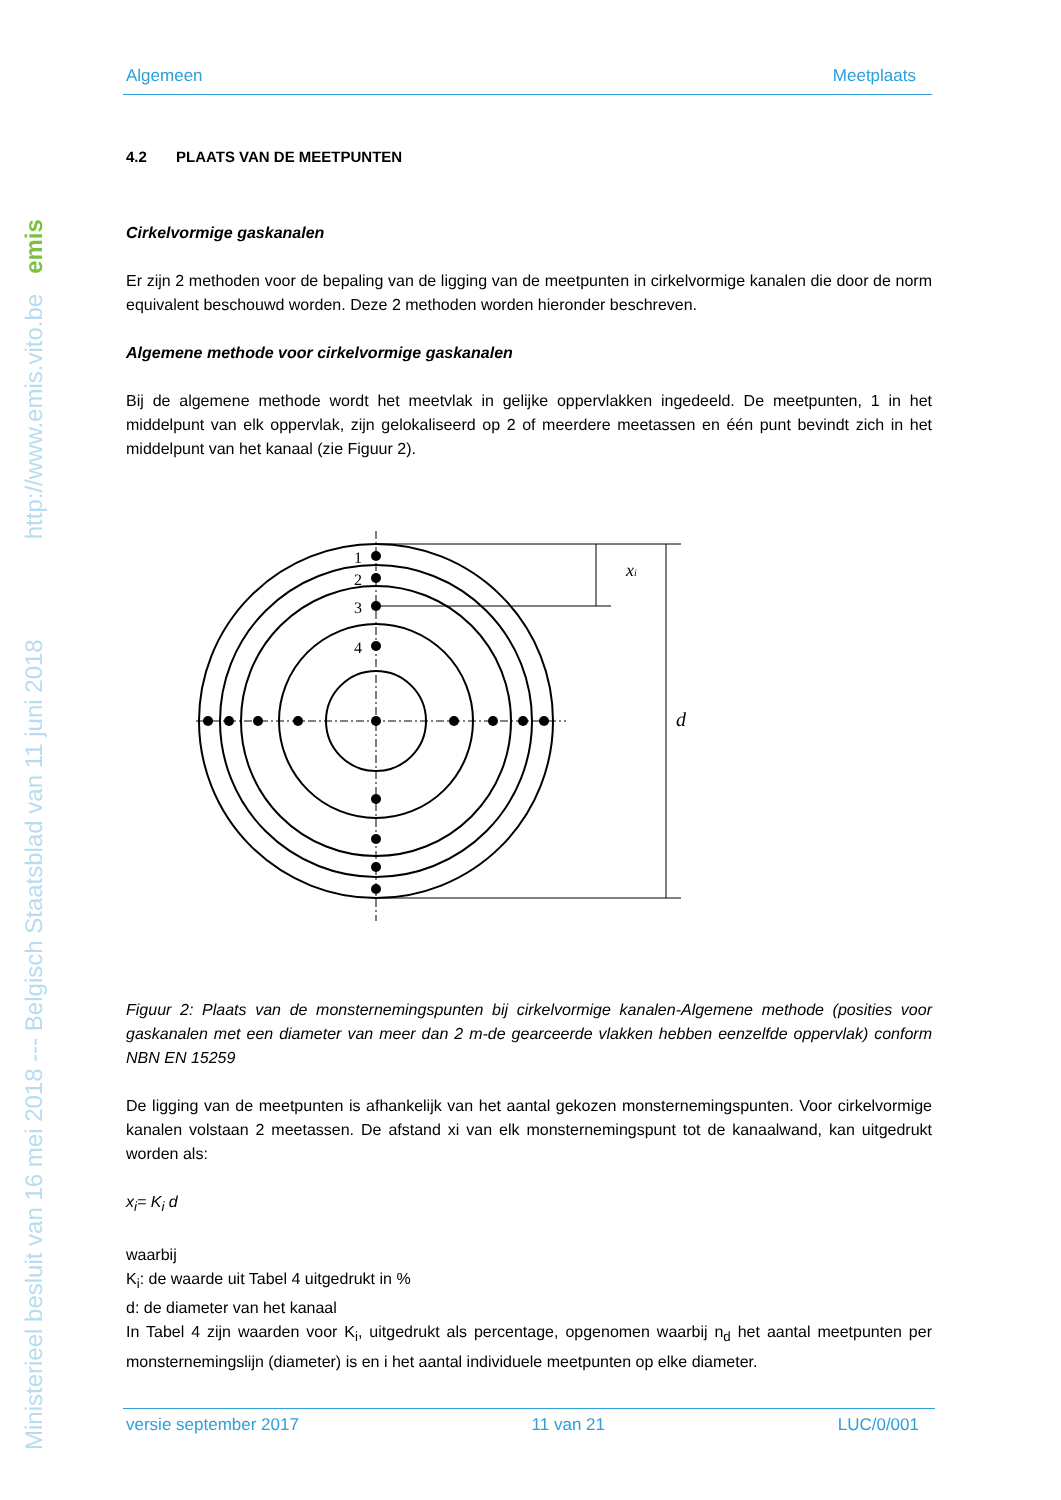Ministerieel besluit van 16 mei 2018 --- Belgisch Staatsblad van 11 juni 2018 http://www.emis.vito.be emis
Algemeen Meetplaats
4.2 PLAATS VAN DE MEETPUNTEN
Cirkelvormige gaskanalen
Er zijn 2 methoden voor de bepaling van de ligging van de meetpunten in cirkelvormige kanalen die door de norm equivalent beschouwd worden. Deze 2 methoden worden hieronder beschreven.
Algemene methode voor cirkelvormige gaskanalen
Bij de algemene methode wordt het meetvlak in gelijke oppervlakken ingedeeld. De meetpunten, 1 in het middelpunt van elk oppervlak, zijn gelokaliseerd op 2 of meerdere meetassen en één punt bevindt zich in het middelpunt van het kanaal (zie Figuur 2).
1
2
3
4
xi
d
Figuur 2: Plaats van de monsternemingspunten bij cirkelvormige kanalen-Algemene methode (posities voor gaskanalen met een diameter van meer dan 2 m-de gearceerde vlakken hebben eenzelfde oppervlak) conform NBN EN 15259
De ligging van de meetpunten is afhankelijk van het aantal gekozen monsternemingspunten. Voor cirkelvormige kanalen volstaan 2 meetassen. De afstand xi van elk monsternemingspunt tot de kanaalwand, kan uitgedrukt worden als:
x<sub>i</sub>= K<sub>i</sub> d
waarbij
K<sub>i</sub>: de waarde uit Tabel 4 uitgedrukt in %
d: de diameter van het kanaal
In Tabel 4 zijn waarden voor K<sub>i</sub>, uitgedrukt als percentage, opgenomen waarbij n<sub>d</sub> het aantal meetpunten per monsternemingslijn (diameter) is en i het aantal individuele meetpunten op elke diameter.
versie september 2017 11 van 21 LUC/0/001